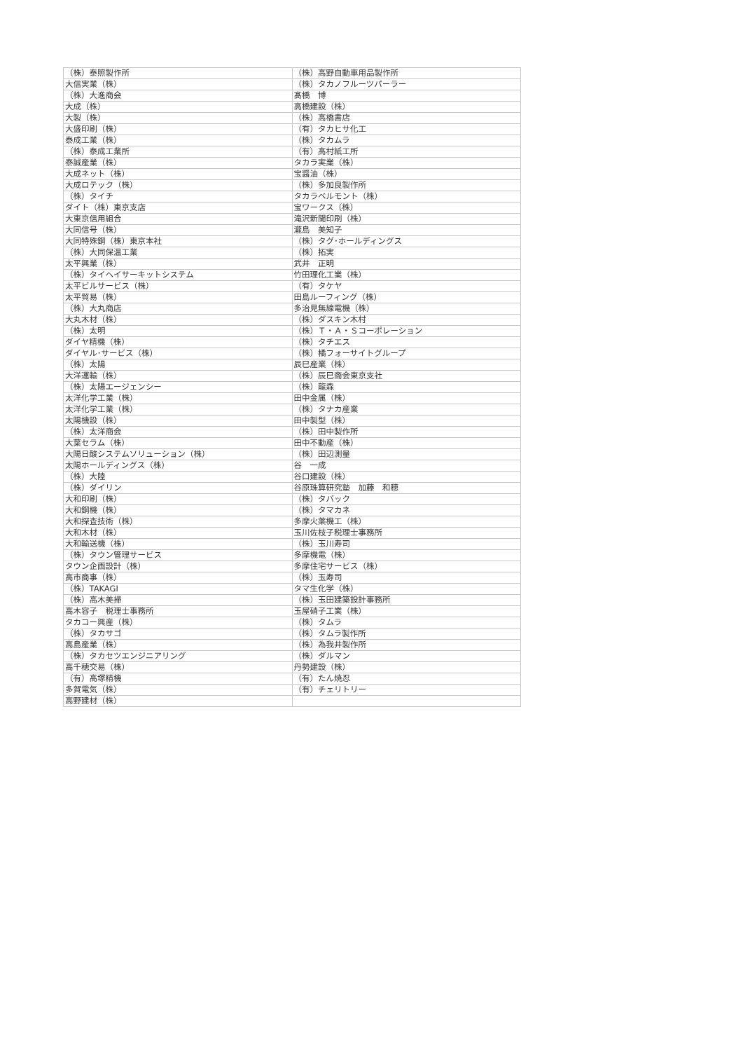| （株）泰照製作所 | （株）高野自動車用品製作所 |
| 大信実業（株） | （株）タカノフルーツパーラー |
| （株）大進商会 | 髙橋 博 |
| 大成（株） | 高橋建設（株） |
| 大製（株） | （株）高橋書店 |
| 大盛印刷（株） | （有）タカヒサ化工 |
| 泰成工業（株） | （株）タカムラ |
| （株）泰成工業所 | （有）高村紙工所 |
| 泰誠産業（株） | タカラ実業（株） |
| 大成ネット（株） | 宝醤油（株） |
| 大成ロテック（株） | （株）多加良製作所 |
| （株）タイチ | タカラベルモント（株） |
| ダイト（株）東京支店 | 宝ワークス（株） |
| 大東京信用組合 | 滝沢新聞印刷（株） |
| 大同信号（株） | 瀧島 美知子 |
| 大同特殊鋼（株）東京本社 | （株）タグ･ホールディングス |
| （株）大同保温工業 | （株）拓実 |
| 太平興業（株） | 武井 正明 |
| （株）タイヘイサーキットシステム | 竹田理化工業（株） |
| 太平ビルサービス（株） | （有）タケヤ |
| 太平貿易（株） | 田島ルーフィング（株） |
| （株）大丸商店 | 多治見無線電機（株） |
| 大丸木材（株） | （株）ダスキン木村 |
| （株）太明 | （株）Ｔ・Ａ・Ｓコーポレーション |
| ダイヤ精機（株） | （株）タチエス |
| ダイヤル･サービス（株） | （株）橘フォーサイトグループ |
| （株）太陽 | 辰巳産業（株） |
| 大洋運輸（株） | （株）辰巳商会東京支社 |
| （株）太陽エージェンシー | （株）龍森 |
| 太洋化学工業（株） | 田中金属（株） |
| 太洋化学工業（株） | （株）タナカ産業 |
| 太陽機設（株） | 田中製型（株） |
| （株）太洋商会 | （株）田中製作所 |
| 大葉セラム（株） | 田中不動産（株） |
| 大陽日酸システムソリューション（株） | （株）田辺測量 |
| 太陽ホールディングス（株） | 谷 一成 |
| （株）大陸 | 谷口建設（株） |
| （株）ダイリン | 谷原珠算研究塾 加藤 和穂 |
| 大和印刷（株） | （株）タバック |
| 大和鋼機（株） | （株）タマカネ |
| 大和探査技術（株） | 多摩火薬機工（株） |
| 大和木材（株） | 玉川佐枝子税理士事務所 |
| 大和輸送機（株） | （株）玉川寿司 |
| （株）タウン管理サービス | 多摩機電（株） |
| タウン企画設計（株） | 多摩住宅サービス（株） |
| 高市商事（株） | （株）玉寿司 |
| （株）TAKAGI | タマ生化学（株） |
| （株）高木美掃 | （株）玉田建築設計事務所 |
| 高木容子 税理士事務所 | 玉屋硝子工業（株） |
| タカコー興産（株） | （株）タムラ |
| （株）タカサゴ | （株）タムラ製作所 |
| 高島産業（株） | （株）為我井製作所 |
| （株）タカセツエンジニアリング | （株）ダルマン |
| 高千穂交易（株） | 丹勢建設（株） |
| （有）高塚精機 | （有）たん焼忍 |
| 多賀電気（株） | （有）チェリトリー |
| 高野建材（株） | |